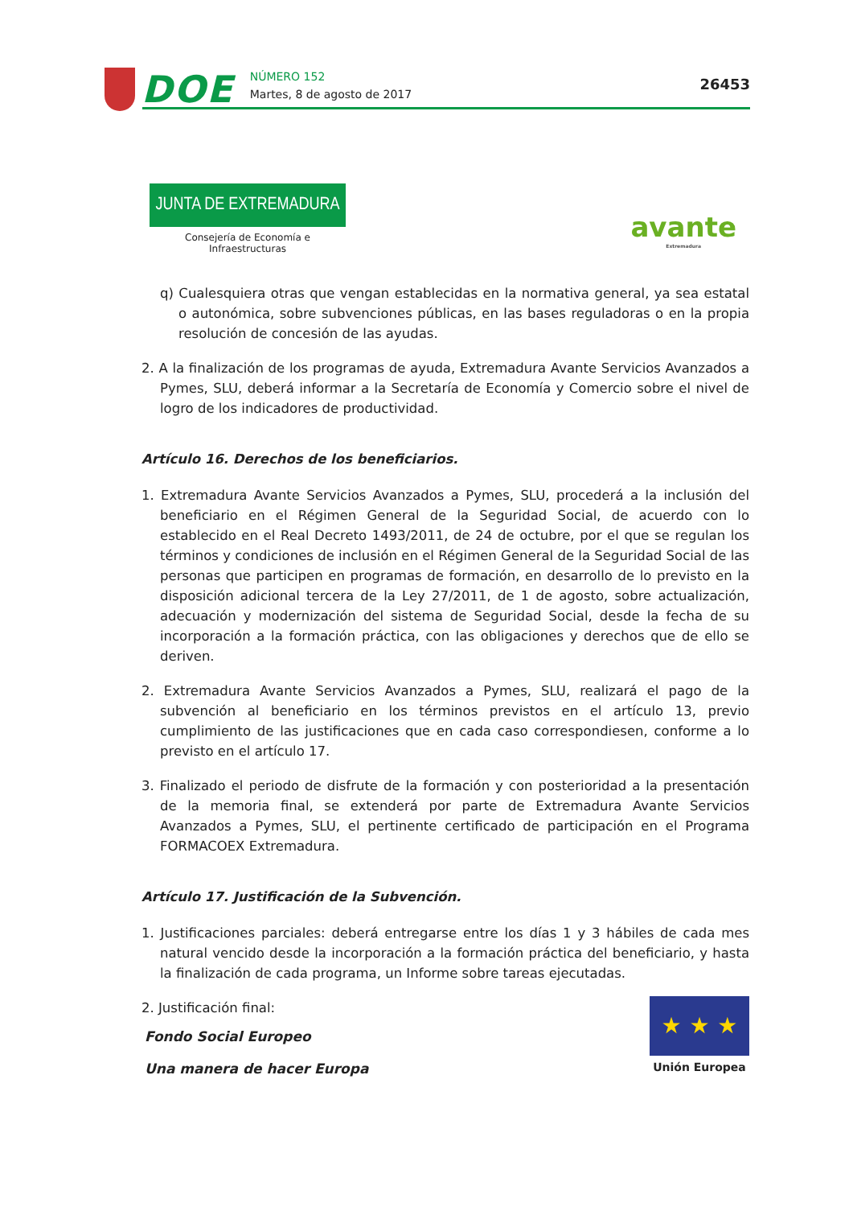DOE
NÚMERO 152
Martes, 8 de agosto de 2017
26453
JUNTA DE EXTREMADURA
Consejería de Economía e Infraestructuras
avante
Extremadura
q) Cualesquiera otras que vengan establecidas en la normativa general, ya sea estatal o autonómica, sobre subvenciones públicas, en las bases reguladoras o en la propia resolución de concesión de las ayudas.
2. A la finalización de los programas de ayuda, Extremadura Avante Servicios Avanzados a Pymes, SLU, deberá informar a la Secretaría de Economía y Comercio sobre el nivel de logro de los indicadores de productividad.
Artículo 16. Derechos de los beneficiarios.
1. Extremadura Avante Servicios Avanzados a Pymes, SLU, procederá a la inclusión del beneficiario en el Régimen General de la Seguridad Social, de acuerdo con lo establecido en el Real Decreto 1493/2011, de 24 de octubre, por el que se regulan los términos y condiciones de inclusión en el Régimen General de la Seguridad Social de las personas que participen en programas de formación, en desarrollo de lo previsto en la disposición adicional tercera de la Ley 27/2011, de 1 de agosto, sobre actualización, adecuación y modernización del sistema de Seguridad Social, desde la fecha de su incorporación a la formación práctica, con las obligaciones y derechos que de ello se deriven.
2. Extremadura Avante Servicios Avanzados a Pymes, SLU, realizará el pago de la subvención al beneficiario en los términos previstos en el artículo 13, previo cumplimiento de las justificaciones que en cada caso correspondiesen, conforme a lo previsto en el artículo 17.
3. Finalizado el periodo de disfrute de la formación y con posterioridad a la presentación de la memoria final, se extenderá por parte de Extremadura Avante Servicios Avanzados a Pymes, SLU, el pertinente certificado de participación en el Programa FORMACOEX Extremadura.
Artículo 17. Justificación de la Subvención.
1. Justificaciones parciales: deberá entregarse entre los días 1 y 3 hábiles de cada mes natural vencido desde la incorporación a la formación práctica del beneficiario, y hasta la finalización de cada programa, un Informe sobre tareas ejecutadas.
2. Justificación final:
Fondo Social Europeo
Una manera de hacer Europa
★ ★ ★
Unión Europea